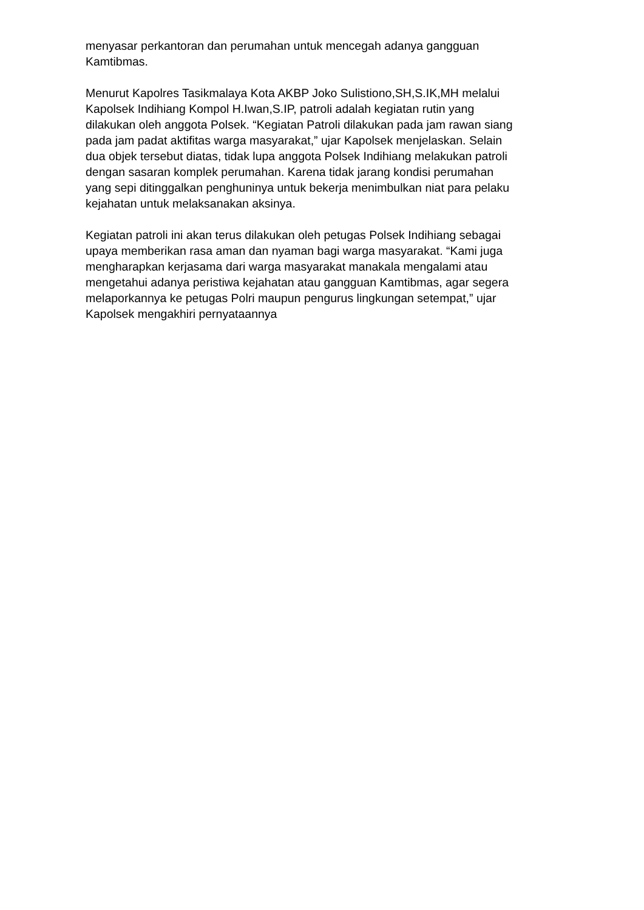menyasar perkantoran dan perumahan untuk mencegah adanya gangguan Kamtibmas.
Menurut Kapolres Tasikmalaya Kota AKBP Joko Sulistiono,SH,S.IK,MH melalui Kapolsek Indihiang Kompol H.Iwan,S.IP, patroli adalah kegiatan rutin yang dilakukan oleh anggota Polsek. “Kegiatan Patroli dilakukan pada jam rawan siang pada jam padat aktifitas warga masyarakat,” ujar Kapolsek menjelaskan. Selain dua objek tersebut diatas, tidak lupa anggota Polsek Indihiang melakukan patroli dengan sasaran komplek perumahan. Karena tidak jarang kondisi perumahan yang sepi ditinggalkan penghuninya untuk bekerja menimbulkan niat para pelaku kejahatan untuk melaksanakan aksinya.
Kegiatan patroli ini akan terus dilakukan oleh petugas Polsek Indihiang sebagai upaya memberikan rasa aman dan nyaman bagi warga masyarakat. “Kami juga mengharapkan kerjasama dari warga masyarakat manakala mengalami atau mengetahui adanya peristiwa kejahatan atau gangguan Kamtibmas, agar segera melaporkannya ke petugas Polri maupun pengurus lingkungan setempat,” ujar Kapolsek mengakhiri pernyataannya